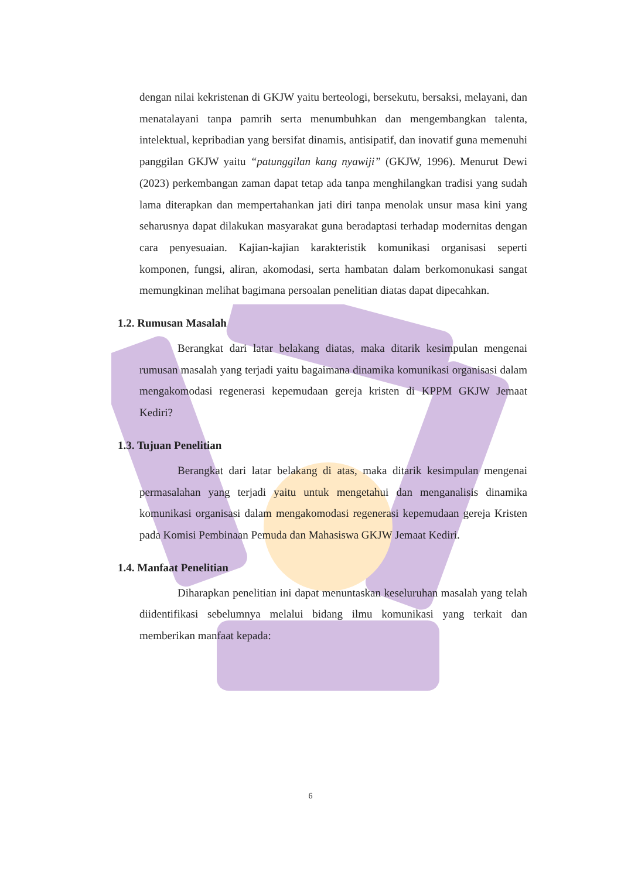dengan nilai kekristenan di GKJW yaitu berteologi, bersekutu, bersaksi, melayani, dan menatalayani tanpa pamrih serta menumbuhkan dan mengembangkan talenta, intelektual, kepribadian yang bersifat dinamis, antisipatif, dan inovatif guna memenuhi panggilan GKJW yaitu “patunggilan kang nyawiji” (GKJW, 1996). Menurut Dewi (2023) perkembangan zaman dapat tetap ada tanpa menghilangkan tradisi yang sudah lama diterapkan dan mempertahankan jati diri tanpa menolak unsur masa kini yang seharusnya dapat dilakukan masyarakat guna beradaptasi terhadap modernitas dengan cara penyesuaian. Kajian-kajian karakteristik komunikasi organisasi seperti komponen, fungsi, aliran, akomodasi, serta hambatan dalam berkomonukasi sangat memungkinan melihat bagimana persoalan penelitian diatas dapat dipecahkan.
1.2. Rumusan Masalah
Berangkat dari latar belakang diatas, maka ditarik kesimpulan mengenai rumusan masalah yang terjadi yaitu bagaimana dinamika komunikasi organisasi dalam mengakomodasi regenerasi kepemudaan gereja kristen di KPPM GKJW Jemaat Kediri?
1.3. Tujuan Penelitian
Berangkat dari latar belakang di atas, maka ditarik kesimpulan mengenai permasalahan yang terjadi yaitu untuk mengetahui dan menganalisis dinamika komunikasi organisasi dalam mengakomodasi regenerasi kepemudaan gereja Kristen pada Komisi Pembinaan Pemuda dan Mahasiswa GKJW Jemaat Kediri.
1.4. Manfaat Penelitian
Diharapkan penelitian ini dapat menuntaskan keseluruhan masalah yang telah diidentifikasi sebelumnya melalui bidang ilmu komunikasi yang terkait dan memberikan manfaat kepada:
6